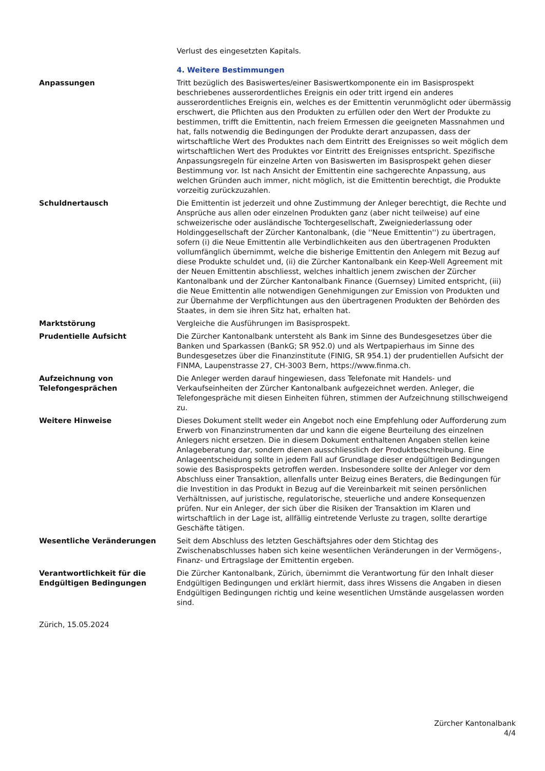| | Verlust des eingesetzten Kapitals. |
| | 4. Weitere Bestimmungen |
| Anpassungen | Tritt bezüglich des Basiswertes/einer Basiswertkomponente ein im Basisprospekt beschriebenes ausserordentliches Ereignis ein oder tritt irgend ein anderes ausserordentliches Ereignis ein, welches es der Emittentin verunmöglicht oder übermässig erschwert, die Pflichten aus den Produkten zu erfüllen oder den Wert der Produkte zu bestimmen, trifft die Emittentin, nach freiem Ermessen die geeigneten Massnahmen und hat, falls notwendig die Bedingungen der Produkte derart anzupassen, dass der wirtschaftliche Wert des Produktes nach dem Eintritt des Ereignisses so weit möglich dem wirtschaftlichen Wert des Produktes vor Eintritt des Ereignisses entspricht. Spezifische Anpassungsregeln für einzelne Arten von Basiswerten im Basisprospekt gehen dieser Bestimmung vor. Ist nach Ansicht der Emittentin eine sachgerechte Anpassung, aus welchen Gründen auch immer, nicht möglich, ist die Emittentin berechtigt, die Produkte vorzeitig zurückzuzahlen. |
| Schuldnertausch | Die Emittentin ist jederzeit und ohne Zustimmung der Anleger berechtigt, die Rechte und Ansprüche aus allen oder einzelnen Produkten ganz (aber nicht teilweise) auf eine schweizerische oder ausländische Tochtergesellschaft, Zweigniederlassung oder Holdinggesellschaft der Zürcher Kantonalbank, (die ''Neue Emittentin'') zu übertragen, sofern (i) die Neue Emittentin alle Verbindlichkeiten aus den übertragenen Produkten vollumfänglich übernimmt, welche die bisherige Emittentin den Anlegern mit Bezug auf diese Produkte schuldet und, (ii) die Zürcher Kantonalbank ein Keep-Well Agreement mit der Neuen Emittentin abschliesst, welches inhaltlich jenem zwischen der Zürcher Kantonalbank und der Zürcher Kantonalbank Finance (Guernsey) Limited entspricht, (iii) die Neue Emittentin alle notwendigen Genehmigungen zur Emission von Produkten und zur Übernahme der Verpflichtungen aus den übertragenen Produkten der Behörden des Staates, in dem sie ihren Sitz hat, erhalten hat. |
| Marktstörung | Vergleiche die Ausführungen im Basisprospekt. |
| Prudentielle Aufsicht | Die Zürcher Kantonalbank untersteht als Bank im Sinne des Bundesgesetzes über die Banken und Sparkassen (BankG; SR 952.0) und als Wertpapierhaus im Sinne des Bundesgesetzes über die Finanzinstitute (FINIG, SR 954.1) der prudentiellen Aufsicht der FINMA, Laupenstrasse 27, CH-3003 Bern, https://www.finma.ch. |
| Aufzeichnung von Telefongesprächen | Die Anleger werden darauf hingewiesen, dass Telefonate mit Handels- und Verkaufseinheiten der Zürcher Kantonalbank aufgezeichnet werden. Anleger, die Telefongespräche mit diesen Einheiten führen, stimmen der Aufzeichnung stillschweigend zu. |
| Weitere Hinweise | Dieses Dokument stellt weder ein Angebot noch eine Empfehlung oder Aufforderung zum Erwerb von Finanzinstrumenten dar und kann die eigene Beurteilung des einzelnen Anlegers nicht ersetzen. Die in diesem Dokument enthaltenen Angaben stellen keine Anlageberatung dar, sondern dienen ausschliesslich der Produktbeschreibung. Eine Anlageentscheidung sollte in jedem Fall auf Grundlage dieser endgültigen Bedingungen sowie des Basisprospekts getroffen werden. Insbesondere sollte der Anleger vor dem Abschluss einer Transaktion, allenfalls unter Beizug eines Beraters, die Bedingungen für die Investition in das Produkt in Bezug auf die Vereinbarkeit mit seinen persönlichen Verhältnissen, auf juristische, regulatorische, steuerliche und andere Konsequenzen prüfen. Nur ein Anleger, der sich über die Risiken der Transaktion im Klaren und wirtschaftlich in der Lage ist, allfällig eintretende Verluste zu tragen, sollte derartige Geschäfte tätigen. |
| Wesentliche Veränderungen | Seit dem Abschluss des letzten Geschäftsjahres oder dem Stichtag des Zwischenabschlusses haben sich keine wesentlichen Veränderungen in der Vermögens-, Finanz- und Ertragslage der Emittentin ergeben. |
| Verantwortlichkeit für die Endgültigen Bedingungen | Die Zürcher Kantonalbank, Zürich, übernimmt die Verantwortung für den Inhalt dieser Endgültigen Bedingungen und erklärt hiermit, dass ihres Wissens die Angaben in diesen Endgültigen Bedingungen richtig und keine wesentlichen Umstände ausgelassen worden sind. |
Zürich, 15.05.2024
Zürcher Kantonalbank
4/4